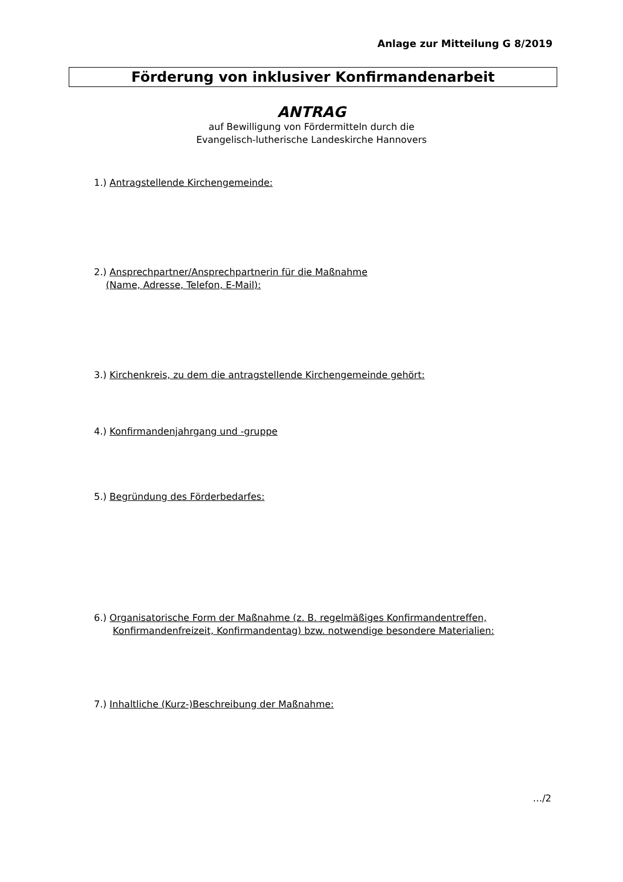Anlage zur Mitteilung G 8/2019
Förderung von inklusiver Konfirmandenarbeit
ANTRAG
auf Bewilligung von Fördermitteln durch die
Evangelisch-lutherische Landeskirche Hannovers
1.) Antragstellende Kirchengemeinde:
2.) Ansprechpartner/Ansprechpartnerin für die Maßnahme
(Name, Adresse, Telefon, E-Mail):
3.) Kirchenkreis, zu dem die antragstellende Kirchengemeinde gehört:
4.) Konfirmandenjahrgang und -gruppe
5.) Begründung des Förderbedarfes:
6.) Organisatorische Form der Maßnahme (z. B. regelmäßiges Konfirmandentreffen,
Konfirmandenfreizeit, Konfirmandentag) bzw. notwendige besondere Materialien:
7.) Inhaltliche (Kurz-)Beschreibung der Maßnahme:
…/2